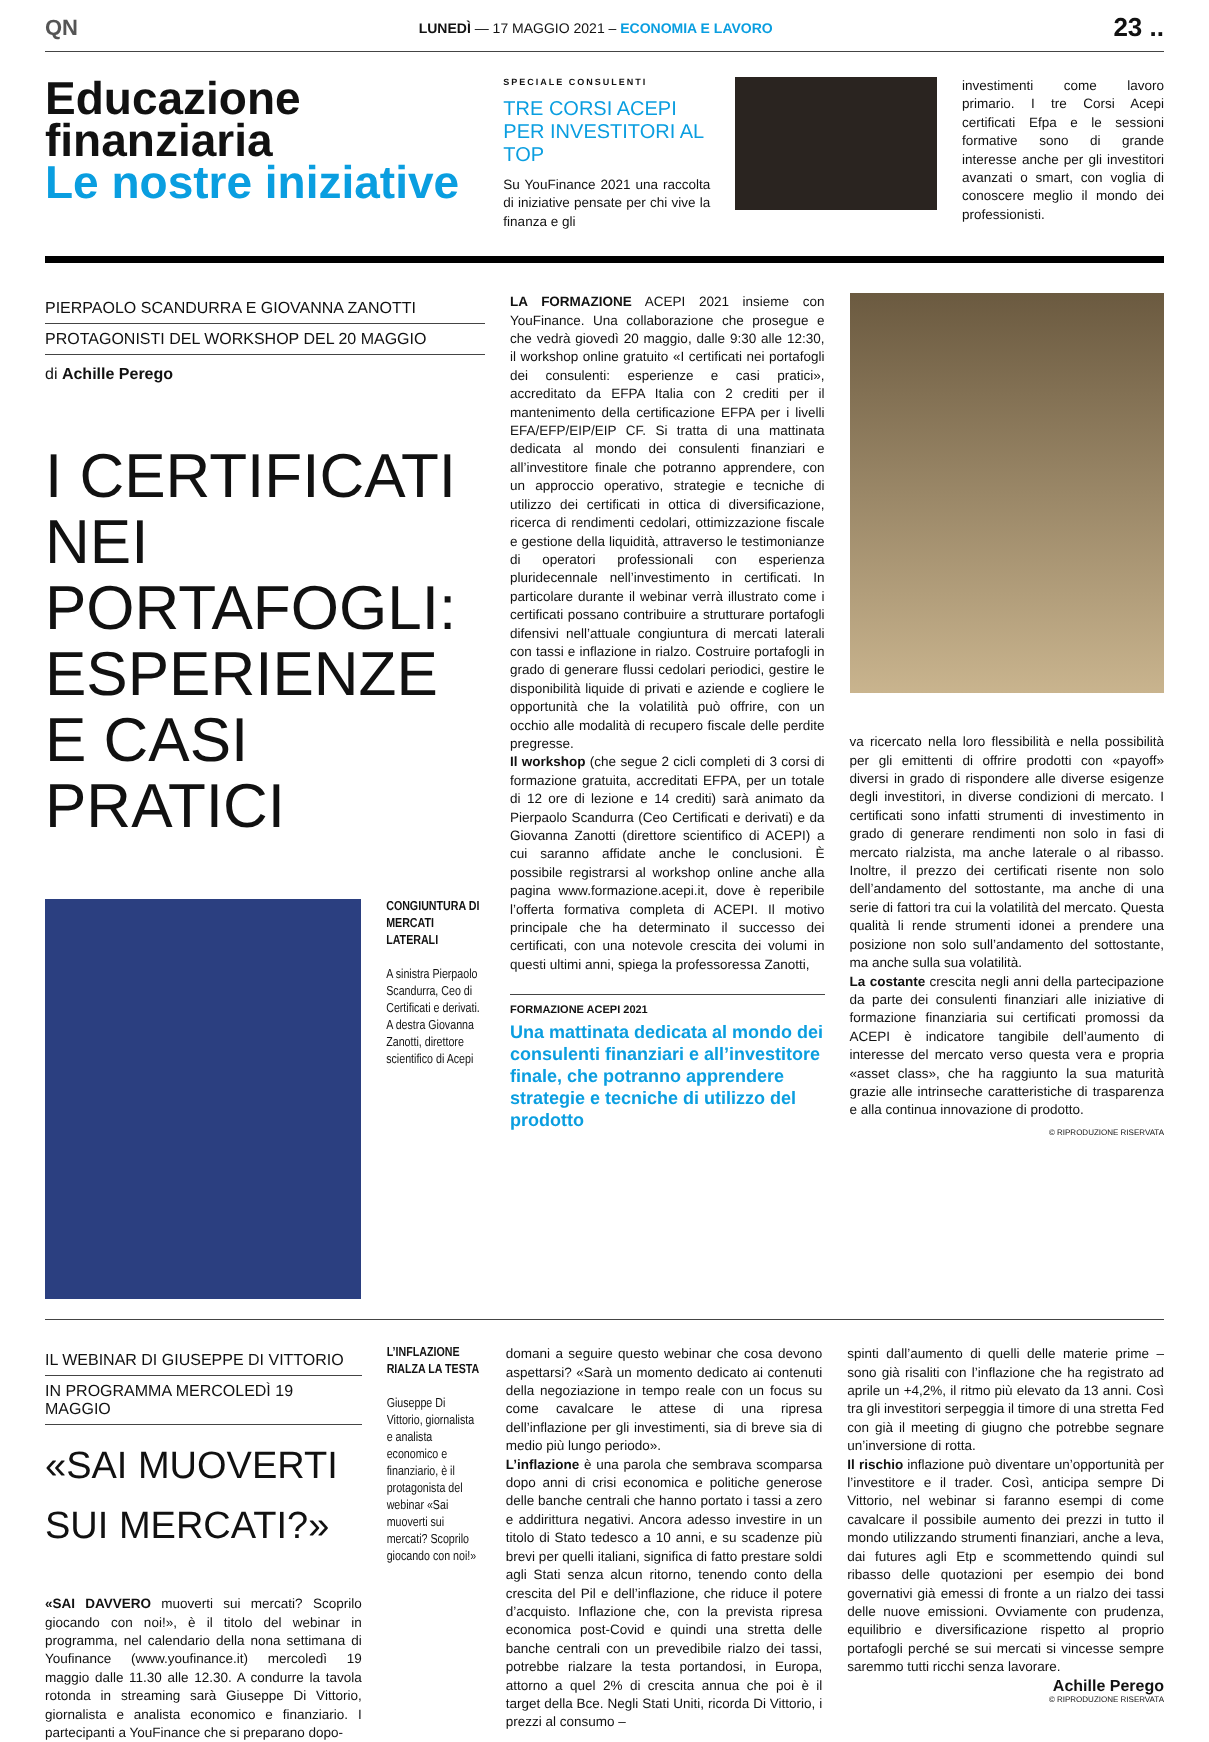QN LUNEDÌ — 17 MAGGIO 2021 – ECONOMIA E LAVORO 23 ..
Educazione finanziaria
Le nostre iniziative
SPECIALE CONSULENTI
TRE CORSI ACEPI
PER INVESTITORI AL TOP
Su YouFinance 2021 una raccolta di iniziative pensate per chi vive la finanza e gli
investimenti come lavoro primario. I tre Corsi Acepi certificati Efpa e le sessioni formative sono di grande interesse anche per gli investitori avanzati o smart, con voglia di conoscere meglio il mondo dei professionisti.
PIERPAOLO SCANDURRA E GIOVANNA ZANOTTI
PROTAGONISTI DEL WORKSHOP DEL 20 MAGGIO
di Achille Perego
I CERTIFICATI NEI PORTAFOGLI: ESPERIENZE E CASI PRATICI
CONGIUNTURA DI MERCATI LATERALI
A sinistra Pierpaolo Scandurra, Ceo di Certificati e derivati. A destra Giovanna Zanotti, direttore scientifico di Acepi
LA FORMAZIONE ACEPI 2021 insieme con YouFinance. Una collaborazione che prosegue e che vedrà giovedì 20 maggio, dalle 9:30 alle 12:30, il workshop online gratuito «I certificati nei portafogli dei consulenti: esperienze e casi pratici», accreditato da EFPA Italia con 2 crediti per il mantenimento della certificazione EFPA per i livelli EFA/EFP/EIP/EIP CF. Si tratta di una mattinata dedicata al mondo dei consulenti finanziari e all’investitore finale che potranno apprendere, con un approccio operativo, strategie e tecniche di utilizzo dei certificati in ottica di diversificazione, ricerca di rendimenti cedolari, ottimizzazione fiscale e gestione della liquidità, attraverso le testimonianze di operatori professionali con esperienza pluridecennale nell’investimento in certificati. In particolare durante il webinar verrà illustrato come i certificati possano contribuire a strutturare portafogli difensivi nell’attuale congiuntura di mercati laterali con tassi e inflazione in rialzo. Costruire portafogli in grado di generare flussi cedolari periodici, gestire le disponibilità liquide di privati e aziende e cogliere le opportunità che la volatilità può offrire, con un occhio alle modalità di recupero fiscale delle perdite pregresse.
Il workshop (che segue 2 cicli completi di 3 corsi di formazione gratuita, accreditati EFPA, per un totale di 12 ore di lezione e 14 crediti) sarà animato da Pierpaolo Scandurra (Ceo Certificati e derivati) e da Giovanna Zanotti (direttore scientifico di ACEPI) a cui saranno affidate anche le conclusioni. È possibile registrarsi al workshop online anche alla pagina www.formazione.acepi.it, dove è reperibile l’offerta formativa completa di ACEPI. Il motivo principale che ha determinato il successo dei certificati, con una notevole crescita dei volumi in questi ultimi anni, spiega la professoressa Zanotti,
FORMAZIONE ACEPI 2021
Una mattinata dedicata al mondo dei consulenti finanziari e all’investitore finale, che potranno apprendere strategie e tecniche di utilizzo del prodotto
va ricercato nella loro flessibilità e nella possibilità per gli emittenti di offrire prodotti con «payoff» diversi in grado di rispondere alle diverse esigenze degli investitori, in diverse condizioni di mercato. I certificati sono infatti strumenti di investimento in grado di generare rendimenti non solo in fasi di mercato rialzista, ma anche laterale o al ribasso. Inoltre, il prezzo dei certificati risente non solo dell’andamento del sottostante, ma anche di una serie di fattori tra cui la volatilità del mercato. Questa qualità li rende strumenti idonei a prendere una posizione non solo sull’andamento del sottostante, ma anche sulla sua volatilità.
La costante crescita negli anni della partecipazione da parte dei consulenti finanziari alle iniziative di formazione finanziaria sui certificati promossi da ACEPI è indicatore tangibile dell’aumento di interesse del mercato verso questa vera e propria «asset class», che ha raggiunto la sua maturità grazie alle intrinseche caratteristiche di trasparenza e alla continua innovazione di prodotto.
© RIPRODUZIONE RISERVATA
IL WEBINAR DI GIUSEPPE DI VITTORIO
IN PROGRAMMA MERCOLEDÌ 19 MAGGIO
«SAI MUOVERTI SUI MERCATI?»
«SAI DAVVERO muoverti sui mercati? Scoprilo giocando con noi!», è il titolo del webinar in programma, nel calendario della nona settimana di Youfinance (www.youfinance.it) mercoledì 19 maggio dalle 11.30 alle 12.30. A condurre la tavola rotonda in streaming sarà Giuseppe Di Vittorio, giornalista e analista economico e finanziario. I partecipanti a YouFinance che si preparano dopo-
L’INFLAZIONE RIALZA LA TESTA
Giuseppe Di Vittorio, giornalista e analista economico e finanziario, è il protagonista del webinar «Sai muoverti sui mercati? Scoprilo giocando con noi!»
domani a seguire questo webinar che cosa devono aspettarsi? «Sarà un momento dedicato ai contenuti della negoziazione in tempo reale con un focus su come cavalcare le attese di una ripresa dell’inflazione per gli investimenti, sia di breve sia di medio più lungo periodo».
L’inflazione è una parola che sembrava scomparsa dopo anni di crisi economica e politiche generose delle banche centrali che hanno portato i tassi a zero e addirittura negativi. Ancora adesso investire in un titolo di Stato tedesco a 10 anni, e su scadenze più brevi per quelli italiani, significa di fatto prestare soldi agli Stati senza alcun ritorno, tenendo conto della crescita del Pil e dell’inflazione, che riduce il potere d’acquisto. Inflazione che, con la prevista ripresa economica post-Covid e quindi una stretta delle banche centrali con un prevedibile rialzo dei tassi, potrebbe rialzare la testa portandosi, in Europa, attorno a quel 2% di crescita annua che poi è il target della Bce. Negli Stati Uniti, ricorda Di Vittorio, i prezzi al consumo –
spinti dall’aumento di quelli delle materie prime – sono già risaliti con l’inflazione che ha registrato ad aprile un +4,2%, il ritmo più elevato da 13 anni. Così tra gli investitori serpeggia il timore di una stretta Fed con già il meeting di giugno che potrebbe segnare un’inversione di rotta.
Il rischio inflazione può diventare un’opportunità per l’investitore e il trader. Così, anticipa sempre Di Vittorio, nel webinar si faranno esempi di come cavalcare il possibile aumento dei prezzi in tutto il mondo utilizzando strumenti finanziari, anche a leva, dai futures agli Etp e scommettendo quindi sul ribasso delle quotazioni per esempio dei bond governativi già emessi di fronte a un rialzo dei tassi delle nuove emissioni. Ovviamente con prudenza, equilibrio e diversificazione rispetto al proprio portafogli perché se sui mercati si vincesse sempre saremmo tutti ricchi senza lavorare.
Achille Perego
© RIPRODUZIONE RISERVATA